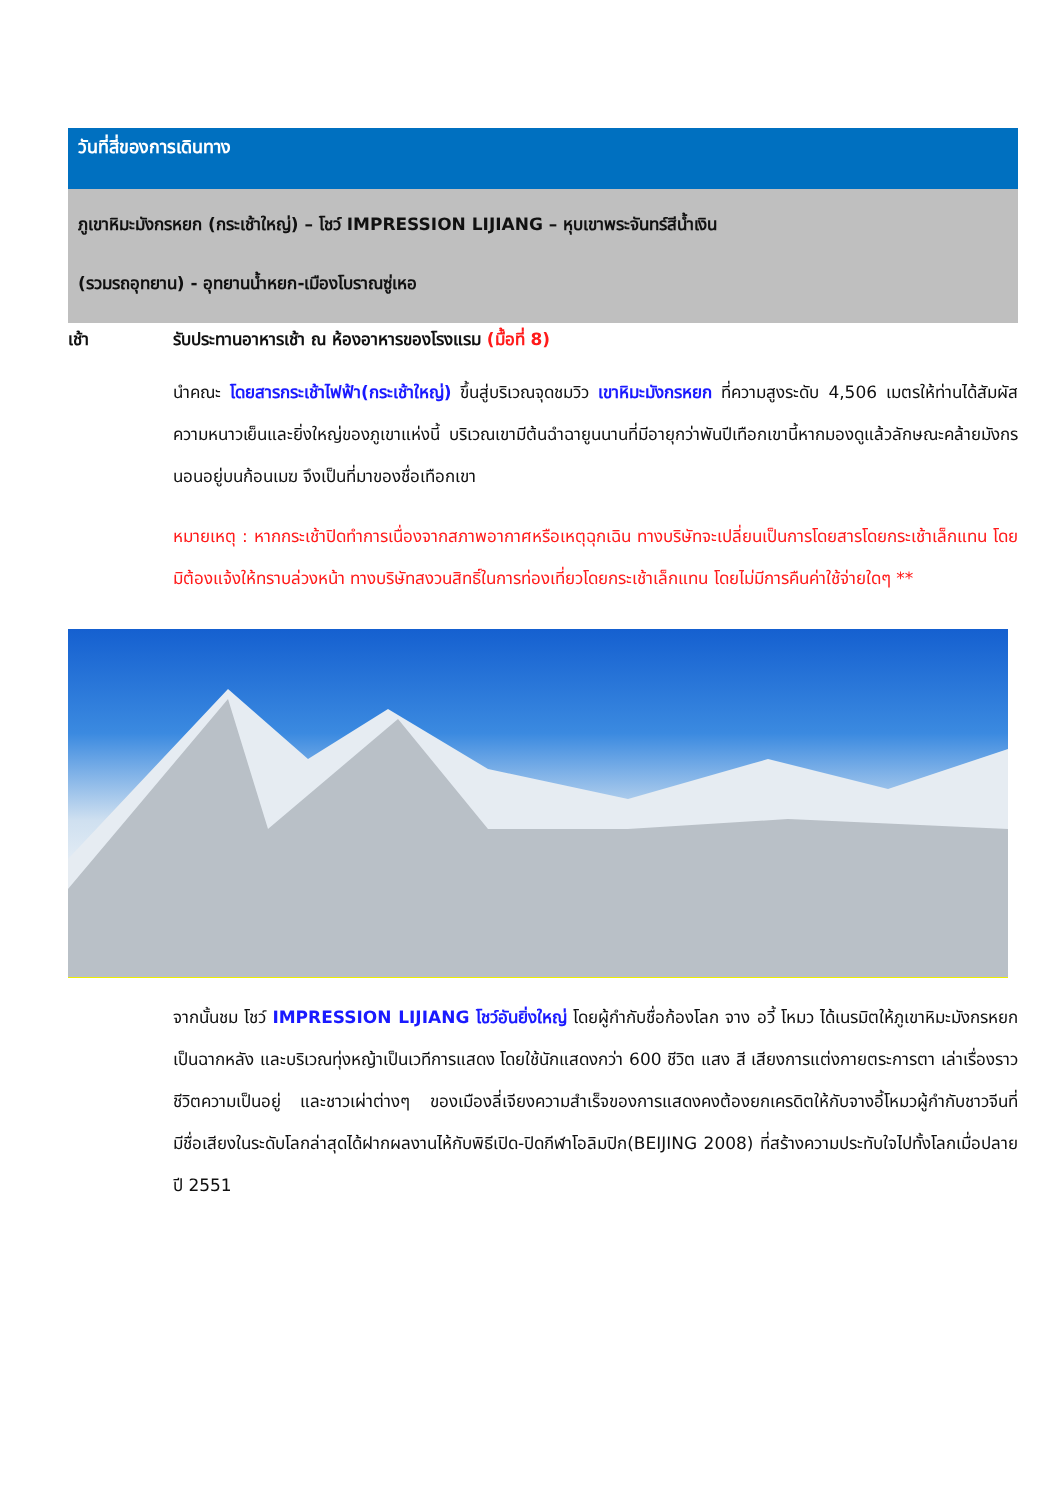วันที่สี่ของการเดินทาง
ภูเขาหิมะมังกรหยก (กระเช้าใหญ่) – โชว์ IMPRESSION LIJIANG – หุบเขาพระจันทร์สีน้ำเงิน
(รวมรถอุทยาน) - อุทยานน้ำหยก-เมืองโบราณซู่เหอ
เช้า รับประทานอาหารเช้า ณ ห้องอาหารของโรงแรม (มื้อที่ 8)
นำคณะ โดยสารกระเช้าไฟฟ้า(กระเช้าใหญ่) ขึ้นสู่บริเวณจุดชมวิว เขาหิมะมังกรหยก ที่ความสูงระดับ 4,506 เมตรให้ท่านได้สัมผัสความหนาวเย็นและยิ่งใหญ่ของภูเขาแห่งนี้ บริเวณเขามีต้นฉำฉายูนนานที่มีอายุกว่าพันปีเทือกเขานี้หากมองดูแล้วลักษณะคล้ายมังกรนอนอยู่บนก้อนเมฆ จึงเป็นที่มาของชื่อเทือกเขา
หมายเหตุ : หากกระเช้าปิดทำการเนื่องจากสภาพอากาศหรือเหตุฉุกเฉิน ทางบริษัทจะเปลี่ยนเป็นการโดยสารโดยกระเช้าเล็กแทน โดยมิต้องแจ้งให้ทราบล่วงหน้า ทางบริษัทสงวนสิทธิ์ในการท่องเที่ยวโดยกระเช้าเล็กแทน โดยไม่มีการคืนค่าใช้จ่ายใดๆ **
จากนั้นชม โชว์ IMPRESSION LIJIANG โชว์อันยิ่งใหญ่ โดยผู้กำกับชื่อก้องโลก จาง อวี้ โหมว ได้เนรมิตให้ภูเขาหิมะมังกรหยกเป็นฉากหลัง และบริเวณทุ่งหญ้าเป็นเวทีการแสดง โดยใช้นักแสดงกว่า 600 ชีวิต แสง สี เสียงการแต่งกายตระการตา เล่าเรื่องราวชีวิตความเป็นอยู่ และชาวเผ่าต่างๆ ของเมืองลี่เจียงความสำเร็จของการแสดงคงต้องยกเครดิตให้กับจางอี้โหมวผู้กำกับชาวจีนที่มีชื่อเสียงในระดับโลกล่าสุดได้ฝากผลงานไห้กับพิธีเปิด-ปิดกีฬาโอลิมปิก(BEIJING 2008) ที่สร้างความประทับใจไปทั้งโลกเมื่อปลายปี 2551